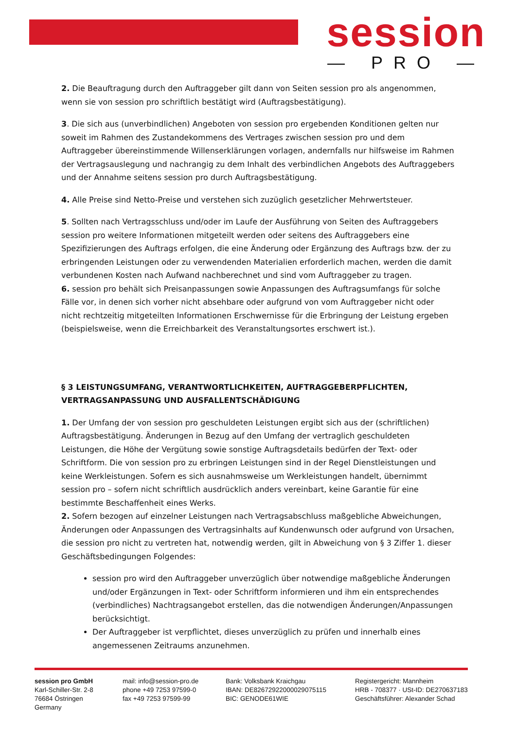session
— PRO —
2. Die Beauftragung durch den Auftraggeber gilt dann von Seiten session pro als angenommen, wenn sie von session pro schriftlich bestätigt wird (Auftragsbestätigung).
3. Die sich aus (unverbindlichen) Angeboten von session pro ergebenden Konditionen gelten nur soweit im Rahmen des Zustandekommens des Vertrages zwischen session pro und dem Auftraggeber übereinstimmende Willenserklärungen vorlagen, andernfalls nur hilfsweise im Rahmen der Vertragsauslegung und nachrangig zu dem Inhalt des verbindlichen Angebots des Auftraggebers und der Annahme seitens session pro durch Auftragsbestätigung.
4. Alle Preise sind Netto-Preise und verstehen sich zuzüglich gesetzlicher Mehrwertsteuer.
5. Sollten nach Vertragsschluss und/oder im Laufe der Ausführung von Seiten des Auftraggebers session pro weitere Informationen mitgeteilt werden oder seitens des Auftraggebers eine Spezifizierungen des Auftrags erfolgen, die eine Änderung oder Ergänzung des Auftrags bzw. der zu erbringenden Leistungen oder zu verwendenden Materialien erforderlich machen, werden die damit verbundenen Kosten nach Aufwand nachberechnet und sind vom Auftraggeber zu tragen.
6. session pro behält sich Preisanpassungen sowie Anpassungen des Auftragsumfangs für solche Fälle vor, in denen sich vorher nicht absehbare oder aufgrund von vom Auftraggeber nicht oder nicht rechtzeitig mitgeteilten Informationen Erschwernisse für die Erbringung der Leistung ergeben (beispielsweise, wenn die Erreichbarkeit des Veranstaltungsortes erschwert ist.).
§ 3 LEISTUNGSUMFANG, VERANTWORTLICHKEITEN, AUFTRAGGEBERPFLICHTEN, VERTRAGSANPASSUNG UND AUSFALLENTSCHÄDIGUNG
1. Der Umfang der von session pro geschuldeten Leistungen ergibt sich aus der (schriftlichen) Auftragsbestätigung. Änderungen in Bezug auf den Umfang der vertraglich geschuldeten Leistungen, die Höhe der Vergütung sowie sonstige Auftragsdetails bedürfen der Text- oder Schriftform. Die von session pro zu erbringen Leistungen sind in der Regel Dienstleistungen und keine Werkleistungen. Sofern es sich ausnahmsweise um Werkleistungen handelt, übernimmt session pro – sofern nicht schriftlich ausdrücklich anders vereinbart, keine Garantie für eine bestimmte Beschaffenheit eines Werks.
2. Sofern bezogen auf einzelner Leistungen nach Vertragsabschluss maßgebliche Abweichungen, Änderungen oder Anpassungen des Vertragsinhalts auf Kundenwunsch oder aufgrund von Ursachen, die session pro nicht zu vertreten hat, notwendig werden, gilt in Abweichung von § 3 Ziffer 1. dieser Geschäftsbedingungen Folgendes:
session pro wird den Auftraggeber unverzüglich über notwendige maßgebliche Änderungen und/oder Ergänzungen in Text- oder Schriftform informieren und ihm ein entsprechendes (verbindliches) Nachtragsangebot erstellen, das die notwendigen Änderungen/Anpassungen berücksichtigt.
Der Auftraggeber ist verpflichtet, dieses unverzüglich zu prüfen und innerhalb eines angemessenen Zeitraums anzunehmen.
session pro GmbH
Karl-Schiller-Str. 2-8
76684 Östringen
Germany
mail: info@session-pro.de
phone +49 7253 97599-0
fax +49 7253 97599-99
Bank: Volksbank Kraichgau
IBAN: DE82672922000029075115
BIC: GENODE61WIE
Registergericht: Mannheim
HRB - 708377 · USt-ID: DE270637183
Geschäftsführer: Alexander Schad